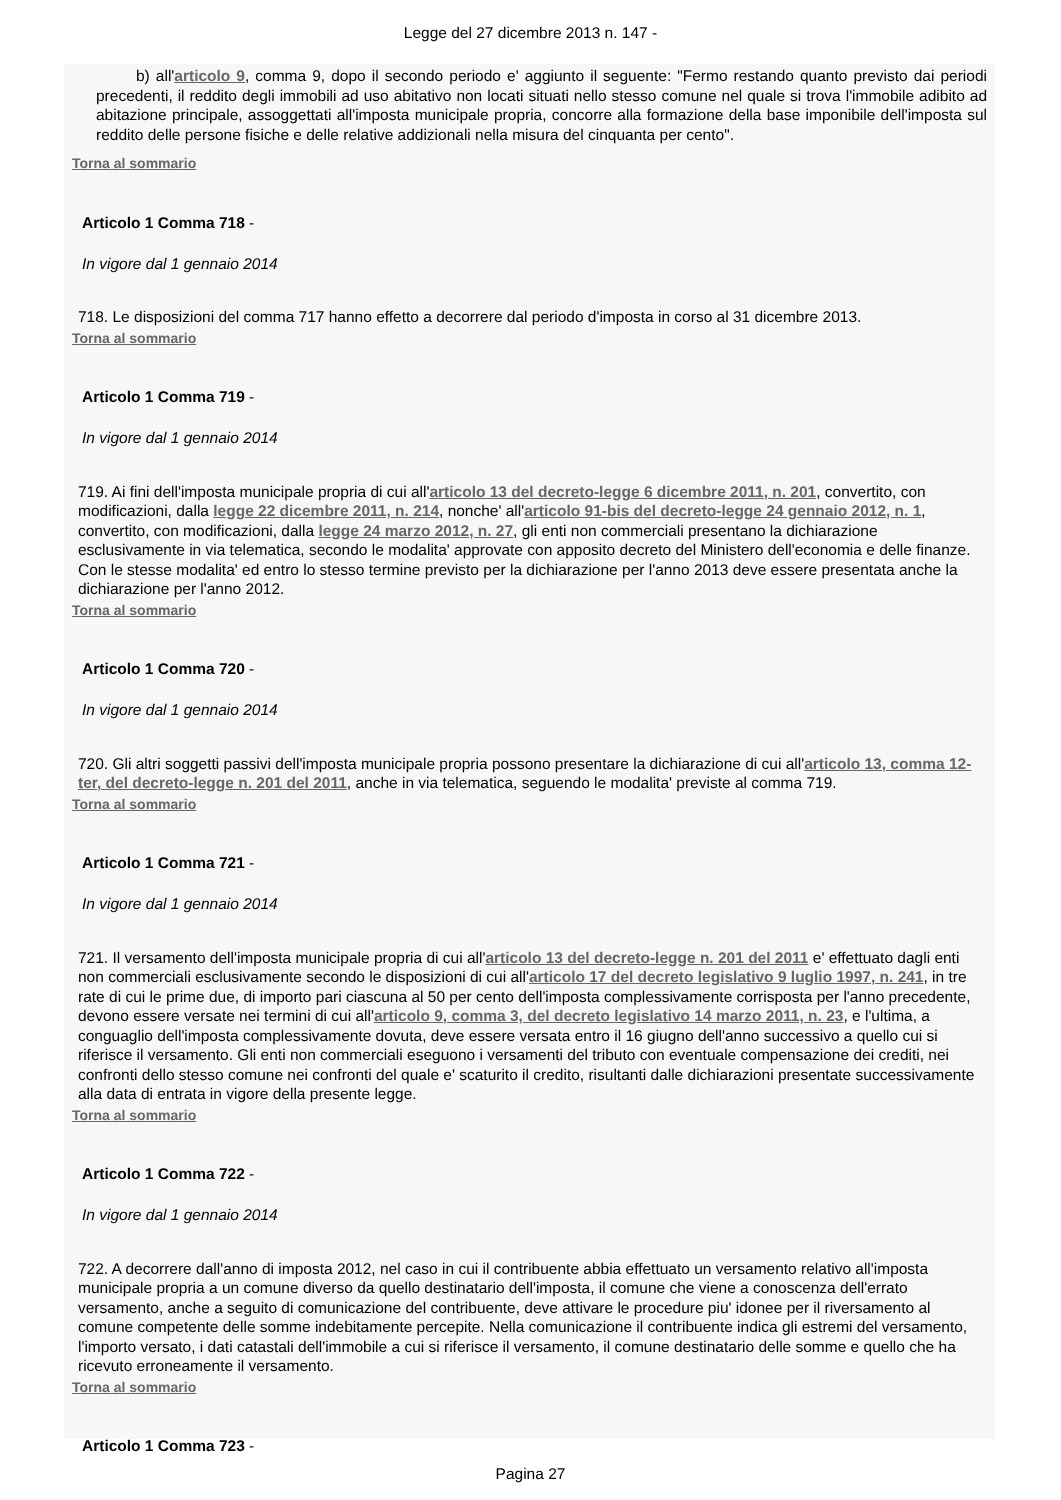Legge del 27 dicembre 2013 n. 147 -
b) all'articolo 9, comma 9, dopo il secondo periodo e' aggiunto il seguente: "Fermo restando quanto previsto dai periodi precedenti, il reddito degli immobili ad uso abitativo non locati situati nello stesso comune nel quale si trova l'immobile adibito ad abitazione principale, assoggettati all'imposta municipale propria, concorre alla formazione della base imponibile dell'imposta sul reddito delle persone fisiche e delle relative addizionali nella misura del cinquanta per cento".
Torna al sommario
Articolo 1 Comma 718 -
In vigore dal 1 gennaio 2014
718. Le disposizioni del comma 717 hanno effetto a decorrere dal periodo d'imposta in corso al 31 dicembre 2013.
Torna al sommario
Articolo 1 Comma 719 -
In vigore dal 1 gennaio 2014
719. Ai fini dell'imposta municipale propria di cui all'articolo 13 del decreto-legge 6 dicembre 2011, n. 201, convertito, con modificazioni, dalla legge 22 dicembre 2011, n. 214, nonche' all'articolo 91-bis del decreto-legge 24 gennaio 2012, n. 1, convertito, con modificazioni, dalla legge 24 marzo 2012, n. 27, gli enti non commerciali presentano la dichiarazione esclusivamente in via telematica, secondo le modalita' approvate con apposito decreto del Ministero dell'economia e delle finanze. Con le stesse modalita' ed entro lo stesso termine previsto per la dichiarazione per l'anno 2013 deve essere presentata anche la dichiarazione per l'anno 2012.
Torna al sommario
Articolo 1 Comma 720 -
In vigore dal 1 gennaio 2014
720. Gli altri soggetti passivi dell'imposta municipale propria possono presentare la dichiarazione di cui all'articolo 13, comma 12-ter, del decreto-legge n. 201 del 2011, anche in via telematica, seguendo le modalita' previste al comma 719.
Torna al sommario
Articolo 1 Comma 721 -
In vigore dal 1 gennaio 2014
721. Il versamento dell'imposta municipale propria di cui all'articolo 13 del decreto-legge n. 201 del 2011 e' effettuato dagli enti non commerciali esclusivamente secondo le disposizioni di cui all'articolo 17 del decreto legislativo 9 luglio 1997, n. 241, in tre rate di cui le prime due, di importo pari ciascuna al 50 per cento dell'imposta complessivamente corrisposta per l'anno precedente, devono essere versate nei termini di cui all'articolo 9, comma 3, del decreto legislativo 14 marzo 2011, n. 23, e l'ultima, a conguaglio dell'imposta complessivamente dovuta, deve essere versata entro il 16 giugno dell'anno successivo a quello cui si riferisce il versamento. Gli enti non commerciali eseguono i versamenti del tributo con eventuale compensazione dei crediti, nei confronti dello stesso comune nei confronti del quale e' scaturito il credito, risultanti dalle dichiarazioni presentate successivamente alla data di entrata in vigore della presente legge.
Torna al sommario
Articolo 1 Comma 722 -
In vigore dal 1 gennaio 2014
722. A decorrere dall'anno di imposta 2012, nel caso in cui il contribuente abbia effettuato un versamento relativo all'imposta municipale propria a un comune diverso da quello destinatario dell'imposta, il comune che viene a conoscenza dell'errato versamento, anche a seguito di comunicazione del contribuente, deve attivare le procedure piu' idonee per il riversamento al comune competente delle somme indebitamente percepite. Nella comunicazione il contribuente indica gli estremi del versamento, l'importo versato, i dati catastali dell'immobile a cui si riferisce il versamento, il comune destinatario delle somme e quello che ha ricevuto erroneamente il versamento.
Torna al sommario
Articolo 1 Comma 723 -
Pagina 27